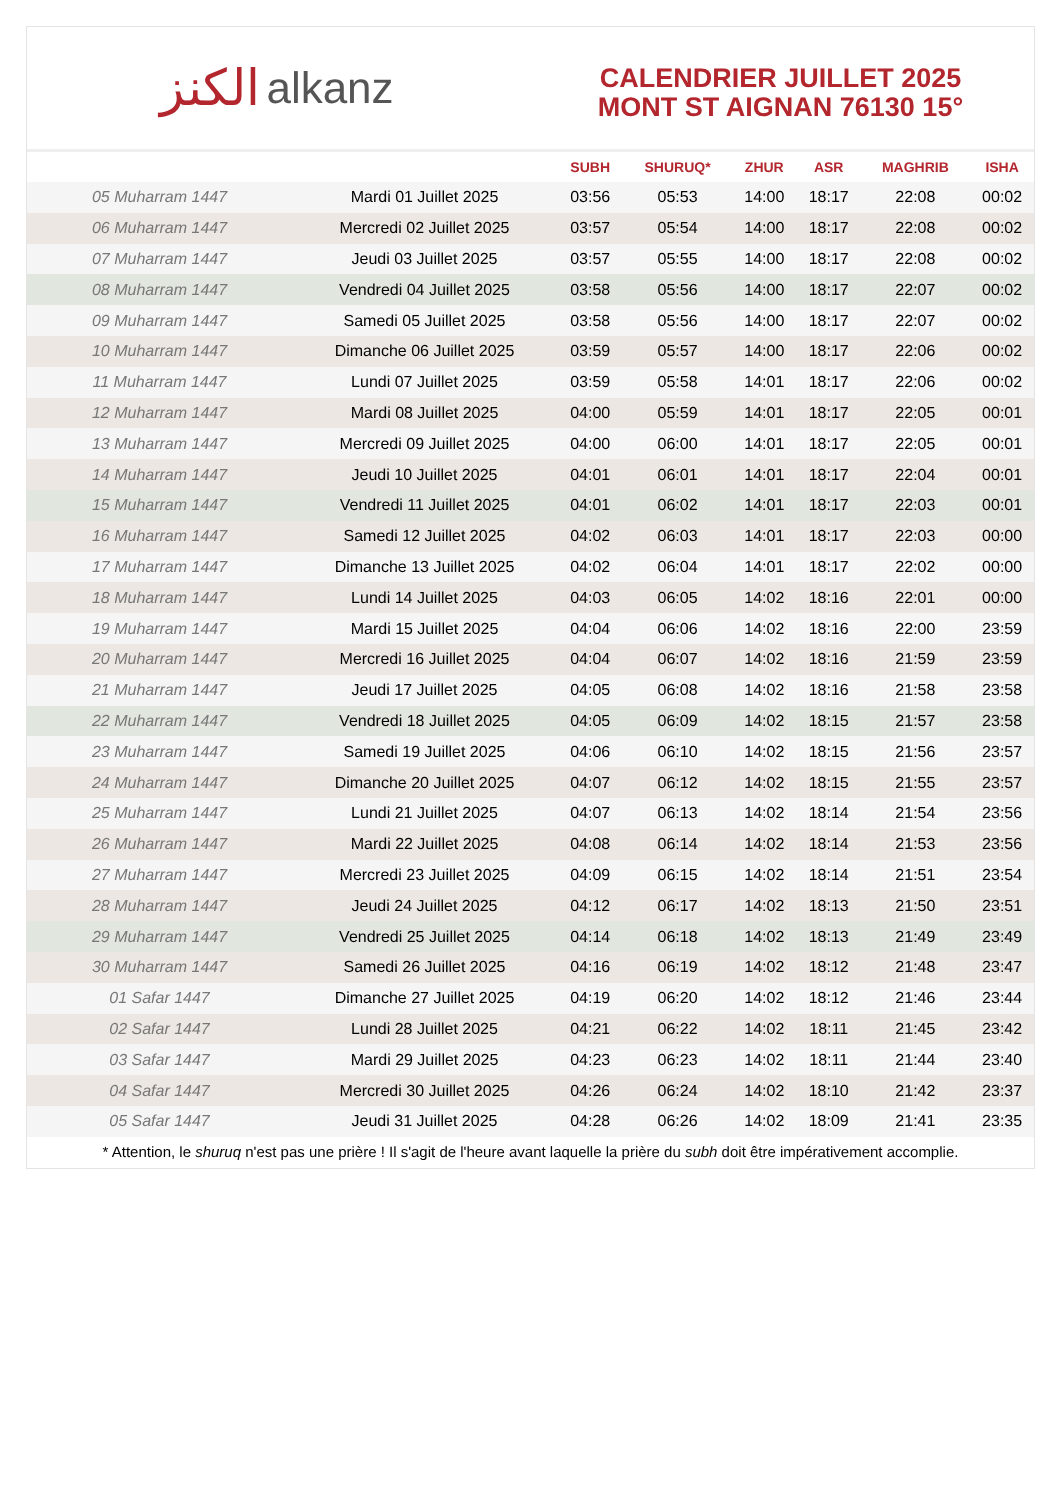الكنز alkanz
CALENDRIER JUILLET 2025
MONT ST AIGNAN 76130 15°
| | | SUBH | SHURUQ* | ZHUR | ASR | MAGHRIB | ISHA |
| --- | --- | --- | --- | --- | --- | --- | --- |
| 05 Muharram 1447 | Mardi 01 Juillet 2025 | 03:56 | 05:53 | 14:00 | 18:17 | 22:08 | 00:02 |
| 06 Muharram 1447 | Mercredi 02 Juillet 2025 | 03:57 | 05:54 | 14:00 | 18:17 | 22:08 | 00:02 |
| 07 Muharram 1447 | Jeudi 03 Juillet 2025 | 03:57 | 05:55 | 14:00 | 18:17 | 22:08 | 00:02 |
| 08 Muharram 1447 | Vendredi 04 Juillet 2025 | 03:58 | 05:56 | 14:00 | 18:17 | 22:07 | 00:02 |
| 09 Muharram 1447 | Samedi 05 Juillet 2025 | 03:58 | 05:56 | 14:00 | 18:17 | 22:07 | 00:02 |
| 10 Muharram 1447 | Dimanche 06 Juillet 2025 | 03:59 | 05:57 | 14:00 | 18:17 | 22:06 | 00:02 |
| 11 Muharram 1447 | Lundi 07 Juillet 2025 | 03:59 | 05:58 | 14:01 | 18:17 | 22:06 | 00:02 |
| 12 Muharram 1447 | Mardi 08 Juillet 2025 | 04:00 | 05:59 | 14:01 | 18:17 | 22:05 | 00:01 |
| 13 Muharram 1447 | Mercredi 09 Juillet 2025 | 04:00 | 06:00 | 14:01 | 18:17 | 22:05 | 00:01 |
| 14 Muharram 1447 | Jeudi 10 Juillet 2025 | 04:01 | 06:01 | 14:01 | 18:17 | 22:04 | 00:01 |
| 15 Muharram 1447 | Vendredi 11 Juillet 2025 | 04:01 | 06:02 | 14:01 | 18:17 | 22:03 | 00:01 |
| 16 Muharram 1447 | Samedi 12 Juillet 2025 | 04:02 | 06:03 | 14:01 | 18:17 | 22:03 | 00:00 |
| 17 Muharram 1447 | Dimanche 13 Juillet 2025 | 04:02 | 06:04 | 14:01 | 18:17 | 22:02 | 00:00 |
| 18 Muharram 1447 | Lundi 14 Juillet 2025 | 04:03 | 06:05 | 14:02 | 18:16 | 22:01 | 00:00 |
| 19 Muharram 1447 | Mardi 15 Juillet 2025 | 04:04 | 06:06 | 14:02 | 18:16 | 22:00 | 23:59 |
| 20 Muharram 1447 | Mercredi 16 Juillet 2025 | 04:04 | 06:07 | 14:02 | 18:16 | 21:59 | 23:59 |
| 21 Muharram 1447 | Jeudi 17 Juillet 2025 | 04:05 | 06:08 | 14:02 | 18:16 | 21:58 | 23:58 |
| 22 Muharram 1447 | Vendredi 18 Juillet 2025 | 04:05 | 06:09 | 14:02 | 18:15 | 21:57 | 23:58 |
| 23 Muharram 1447 | Samedi 19 Juillet 2025 | 04:06 | 06:10 | 14:02 | 18:15 | 21:56 | 23:57 |
| 24 Muharram 1447 | Dimanche 20 Juillet 2025 | 04:07 | 06:12 | 14:02 | 18:15 | 21:55 | 23:57 |
| 25 Muharram 1447 | Lundi 21 Juillet 2025 | 04:07 | 06:13 | 14:02 | 18:14 | 21:54 | 23:56 |
| 26 Muharram 1447 | Mardi 22 Juillet 2025 | 04:08 | 06:14 | 14:02 | 18:14 | 21:53 | 23:56 |
| 27 Muharram 1447 | Mercredi 23 Juillet 2025 | 04:09 | 06:15 | 14:02 | 18:14 | 21:51 | 23:54 |
| 28 Muharram 1447 | Jeudi 24 Juillet 2025 | 04:12 | 06:17 | 14:02 | 18:13 | 21:50 | 23:51 |
| 29 Muharram 1447 | Vendredi 25 Juillet 2025 | 04:14 | 06:18 | 14:02 | 18:13 | 21:49 | 23:49 |
| 30 Muharram 1447 | Samedi 26 Juillet 2025 | 04:16 | 06:19 | 14:02 | 18:12 | 21:48 | 23:47 |
| 01 Safar 1447 | Dimanche 27 Juillet 2025 | 04:19 | 06:20 | 14:02 | 18:12 | 21:46 | 23:44 |
| 02 Safar 1447 | Lundi 28 Juillet 2025 | 04:21 | 06:22 | 14:02 | 18:11 | 21:45 | 23:42 |
| 03 Safar 1447 | Mardi 29 Juillet 2025 | 04:23 | 06:23 | 14:02 | 18:11 | 21:44 | 23:40 |
| 04 Safar 1447 | Mercredi 30 Juillet 2025 | 04:26 | 06:24 | 14:02 | 18:10 | 21:42 | 23:37 |
| 05 Safar 1447 | Jeudi 31 Juillet 2025 | 04:28 | 06:26 | 14:02 | 18:09 | 21:41 | 23:35 |
* Attention, le shuruq n'est pas une prière ! Il s'agit de l'heure avant laquelle la prière du subh doit être impérativement accomplie.